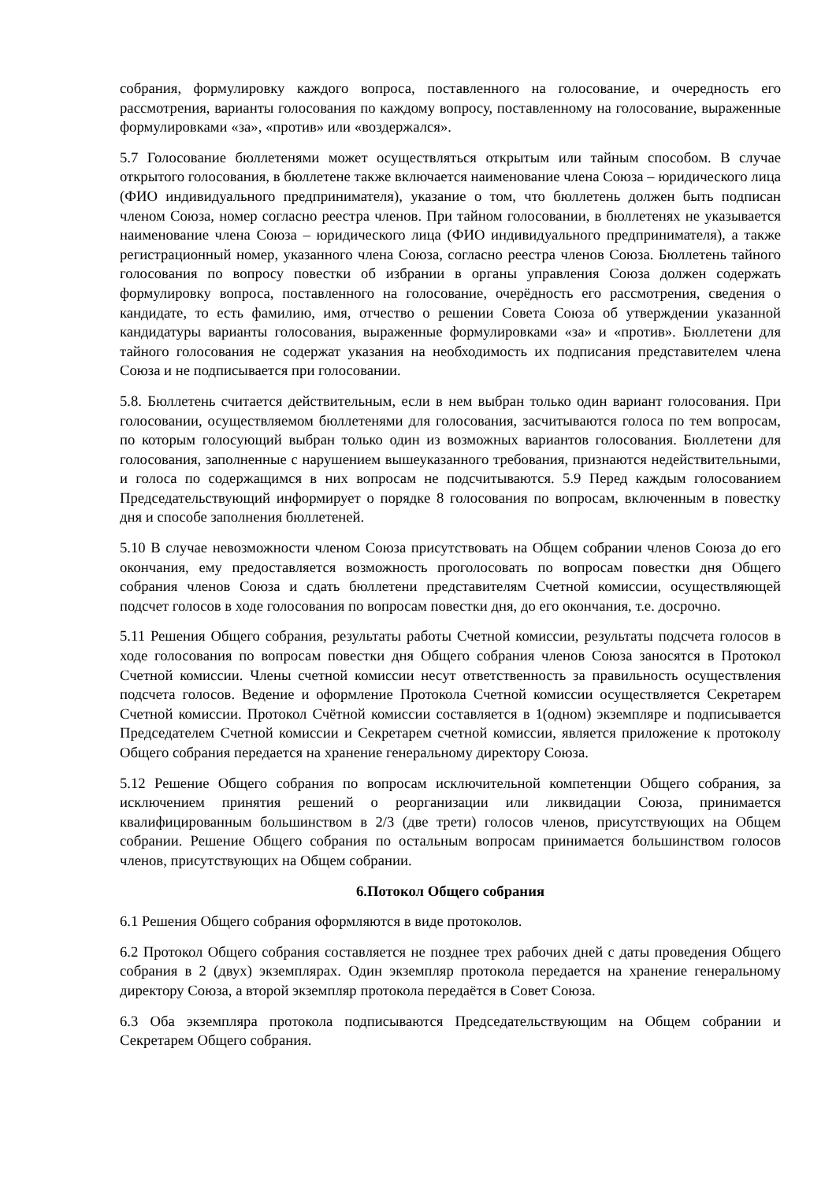собрания, формулировку каждого вопроса, поставленного на голосование, и очередность его рассмотрения, варианты голосования по каждому вопросу, поставленному на голосование, выраженные формулировками «за», «против» или «воздержался».
5.7 Голосование бюллетенями может осуществляться открытым или тайным способом. В случае открытого голосования, в бюллетене также включается наименование члена Союза – юридического лица (ФИО индивидуального предпринимателя), указание о том, что бюллетень должен быть подписан членом Союза, номер согласно реестра членов. При тайном голосовании, в бюллетенях не указывается наименование члена Союза – юридического лица (ФИО индивидуального предпринимателя), а также регистрационный номер, указанного члена Союза, согласно реестра членов Союза. Бюллетень тайного голосования по вопросу повестки об избрании в органы управления Союза должен содержать формулировку вопроса, поставленного на голосование, очерёдность его рассмотрения, сведения о кандидате, то есть фамилию, имя, отчество о решении Совета Союза об утверждении указанной кандидатуры варианты голосования, выраженные формулировками «за» и «против». Бюллетени для тайного голосования не содержат указания на необходимость их подписания представителем члена Союза и не подписывается при голосовании.
5.8. Бюллетень считается действительным, если в нем выбран только один вариант голосования. При голосовании, осуществляемом бюллетенями для голосования, засчитываются голоса по тем вопросам, по которым голосующий выбран только один из возможных вариантов голосования. Бюллетени для голосования, заполненные с нарушением вышеуказанного требования, признаются недействительными, и голоса по содержащимся в них вопросам не подсчитываются. 5.9 Перед каждым голосованием Председательствующий информирует о порядке 8 голосования по вопросам, включенным в повестку дня и способе заполнения бюллетеней.
5.10 В случае невозможности членом Союза присутствовать на Общем собрании членов Союза до его окончания, ему предоставляется возможность проголосовать по вопросам повестки дня Общего собрания членов Союза и сдать бюллетени представителям Счетной комиссии, осуществляющей подсчет голосов в ходе голосования по вопросам повестки дня, до его окончания, т.е. досрочно.
5.11 Решения Общего собрания, результаты работы Счетной комиссии, результаты подсчета голосов в ходе голосования по вопросам повестки дня Общего собрания членов Союза заносятся в Протокол Счетной комиссии. Члены счетной комиссии несут ответственность за правильность осуществления подсчета голосов. Ведение и оформление Протокола Счетной комиссии осуществляется Секретарем Счетной комиссии. Протокол Счётной комиссии составляется в 1(одном) экземпляре и подписывается Председателем Счетной комиссии и Секретарем счетной комиссии, является приложение к протоколу Общего собрания передается на хранение генеральному директору Союза.
5.12 Решение Общего собрания по вопросам исключительной компетенции Общего собрания, за исключением принятия решений о реорганизации или ликвидации Союза, принимается квалифицированным большинством в 2/3 (две трети) голосов членов, присутствующих на Общем собрании. Решение Общего собрания по остальным вопросам принимается большинством голосов членов, присутствующих на Общем собрании.
6.Потокол Общего собрания
6.1 Решения Общего собрания оформляются в виде протоколов.
6.2 Протокол Общего собрания составляется не позднее трех рабочих дней с даты проведения Общего собрания в 2 (двух) экземплярах. Один экземпляр протокола передается на хранение генеральному директору Союза, а второй экземпляр протокола передаётся в Совет Союза.
6.3 Оба экземпляра протокола подписываются Председательствующим на Общем собрании и Секретарем Общего собрания.